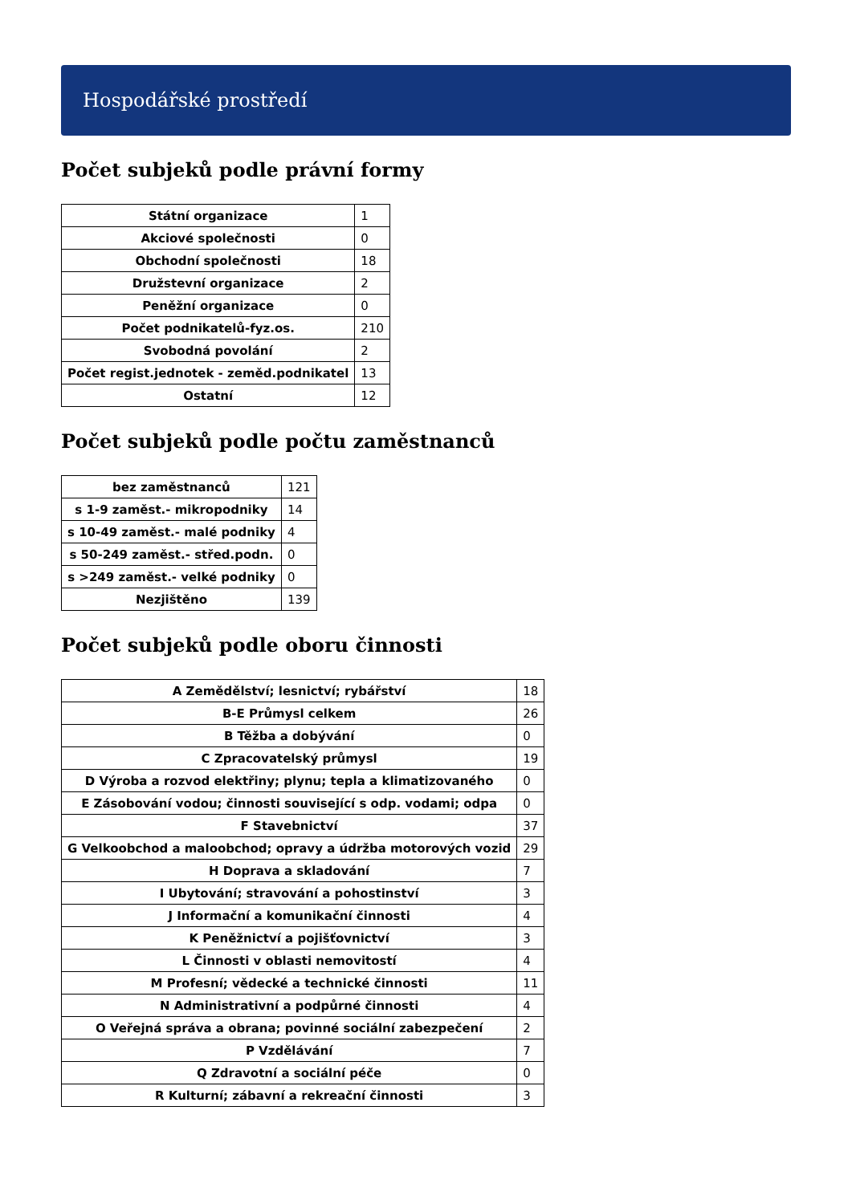Hospodářské prostředí
Počet subjeků podle právní formy
| Státní organizace | 1 |
| Akciové společnosti | 0 |
| Obchodní společnosti | 18 |
| Družstevní organizace | 2 |
| Peněžní organizace | 0 |
| Počet podnikatelů-fyz.os. | 210 |
| Svobodná povolání | 2 |
| Počet regist.jednotek - zeměd.podnikatel | 13 |
| Ostatní | 12 |
Počet subjeků podle počtu zaměstnanců
| bez zaměstnanců | 121 |
| s 1-9 zaměst.- mikropodniky | 14 |
| s 10-49 zaměst.- malé podniky | 4 |
| s 50-249 zaměst.- střed.podn. | 0 |
| s >249 zaměst.- velké podniky | 0 |
| Nezjištěno | 139 |
Počet subjeků podle oboru činnosti
| A Zemědělství; lesnictví; rybářství | 18 |
| B-E Průmysl celkem | 26 |
| B Těžba a dobývání | 0 |
| C Zpracovatelský průmysl | 19 |
| D Výroba a rozvod elektřiny; plynu; tepla a klimatizovaného | 0 |
| E Zásobování vodou; činnosti související s odp. vodami; odpa | 0 |
| F Stavebnictví | 37 |
| G Velkoobchod a maloobchod; opravy a údržba motorových vozid | 29 |
| H Doprava a skladování | 7 |
| I Ubytování; stravování a pohostinství | 3 |
| J Informační a komunikační činnosti | 4 |
| K Peněžnictví a pojišťovnictví | 3 |
| L Činnosti v oblasti nemovitostí | 4 |
| M Profesní; vědecké a technické činnosti | 11 |
| N Administrativní a podpůrné činnosti | 4 |
| O Veřejná správa a obrana; povinné sociální zabezpečení | 2 |
| P Vzdělávání | 7 |
| Q Zdravotní a sociální péče | 0 |
| R Kulturní; zábavní a rekreační činnosti | 3 |